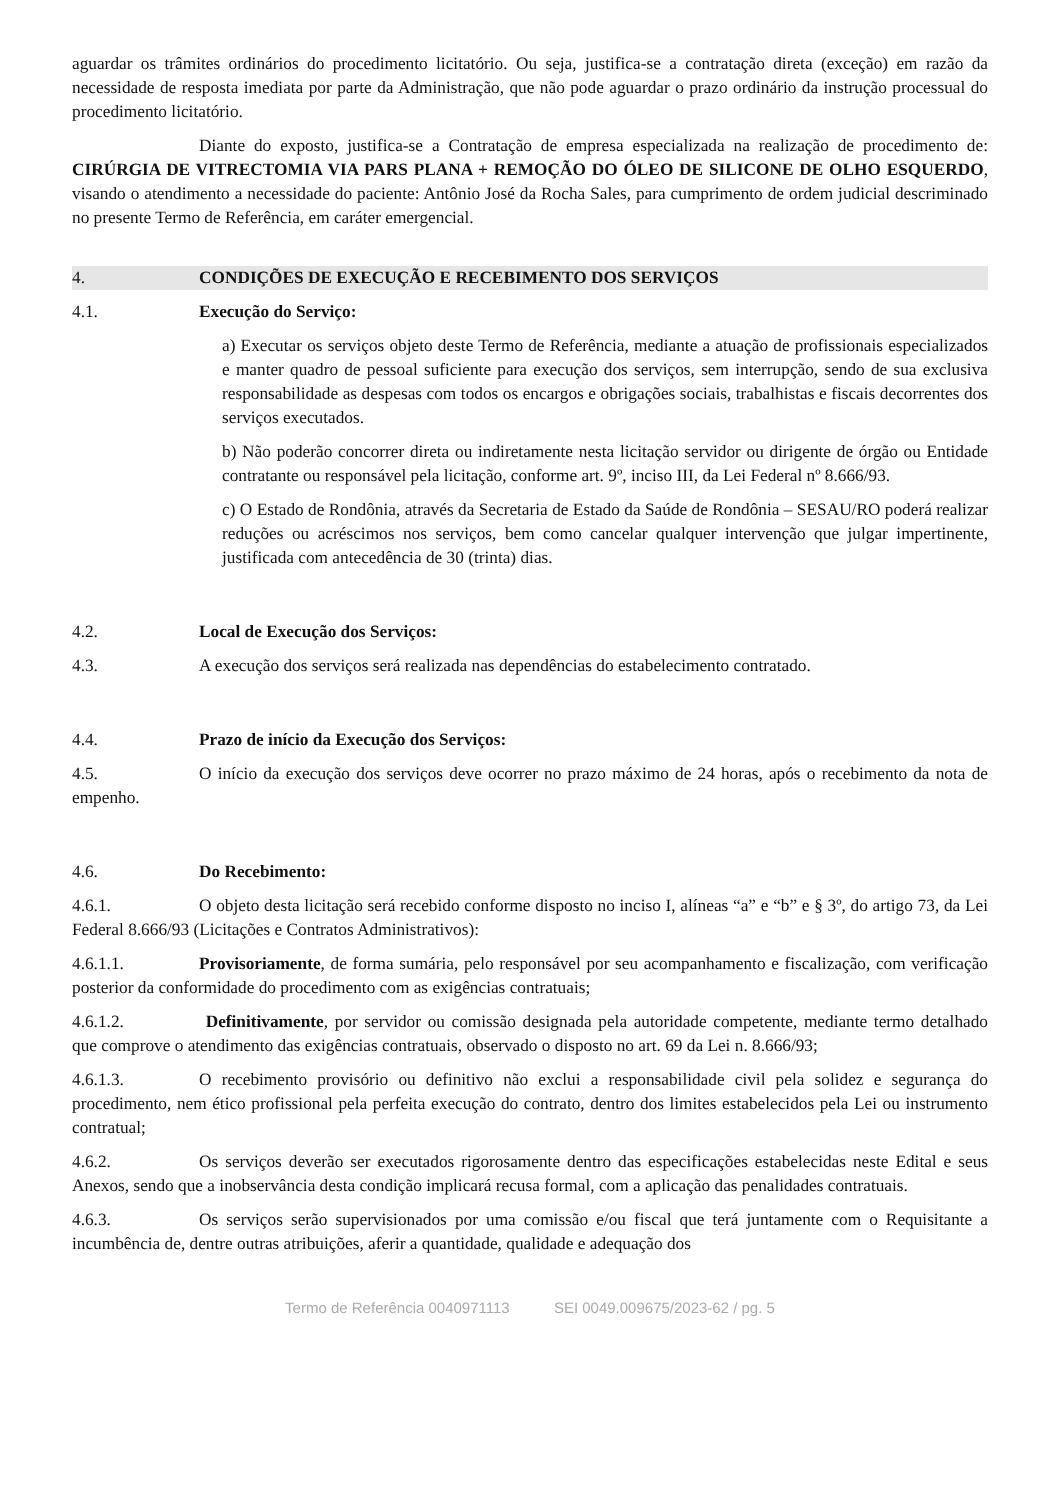aguardar os trâmites ordinários do procedimento licitatório. Ou seja, justifica-se a contratação direta (exceção) em razão da necessidade de resposta imediata por parte da Administração, que não pode aguardar o prazo ordinário da instrução processual do procedimento licitatório.
Diante do exposto, justifica-se a Contratação de empresa especializada na realização de procedimento de: CIRÚRGIA DE VITRECTOMIA VIA PARS PLANA + REMOÇÃO DO ÓLEO DE SILICONE DE OLHO ESQUERDO, visando o atendimento a necessidade do paciente: Antônio José da Rocha Sales, para cumprimento de ordem judicial descriminado no presente Termo de Referência, em caráter emergencial.
4. CONDIÇÕES DE EXECUÇÃO E RECEBIMENTO DOS SERVIÇOS
4.1. Execução do Serviço:
a) Executar os serviços objeto deste Termo de Referência, mediante a atuação de profissionais especializados e manter quadro de pessoal suficiente para execução dos serviços, sem interrupção, sendo de sua exclusiva responsabilidade as despesas com todos os encargos e obrigações sociais, trabalhistas e fiscais decorrentes dos serviços executados.
b) Não poderão concorrer direta ou indiretamente nesta licitação servidor ou dirigente de órgão ou Entidade contratante ou responsável pela licitação, conforme art. 9º, inciso III, da Lei Federal nº 8.666/93.
c) O Estado de Rondônia, através da Secretaria de Estado da Saúde de Rondônia – SESAU/RO poderá realizar reduções ou acréscimos nos serviços, bem como cancelar qualquer intervenção que julgar impertinente, justificada com antecedência de 30 (trinta) dias.
4.2. Local de Execução dos Serviços:
4.3. A execução dos serviços será realizada nas dependências do estabelecimento contratado.
4.4. Prazo de início da Execução dos Serviços:
4.5. O início da execução dos serviços deve ocorrer no prazo máximo de 24 horas, após o recebimento da nota de empenho.
4.6. Do Recebimento:
4.6.1. O objeto desta licitação será recebido conforme disposto no inciso I, alíneas “a” e “b” e § 3º, do artigo 73, da Lei Federal 8.666/93 (Licitações e Contratos Administrativos):
4.6.1.1. Provisoriamente, de forma sumária, pelo responsável por seu acompanhamento e fiscalização, com verificação posterior da conformidade do procedimento com as exigências contratuais;
4.6.1.2. Definitivamente, por servidor ou comissão designada pela autoridade competente, mediante termo detalhado que comprove o atendimento das exigências contratuais, observado o disposto no art. 69 da Lei n. 8.666/93;
4.6.1.3. O recebimento provisório ou definitivo não exclui a responsabilidade civil pela solidez e segurança do procedimento, nem ético profissional pela perfeita execução do contrato, dentro dos limites estabelecidos pela Lei ou instrumento contratual;
4.6.2. Os serviços deverão ser executados rigorosamente dentro das especificações estabelecidas neste Edital e seus Anexos, sendo que a inobservância desta condição implicará recusa formal, com a aplicação das penalidades contratuais.
4.6.3. Os serviços serão supervisionados por uma comissão e/ou fiscal que terá juntamente com o Requisitante a incumbência de, dentre outras atribuições, aferir a quantidade, qualidade e adequação dos
Termo de Referência 0040971113 SEI 0049.009675/2023-62 / pg. 5